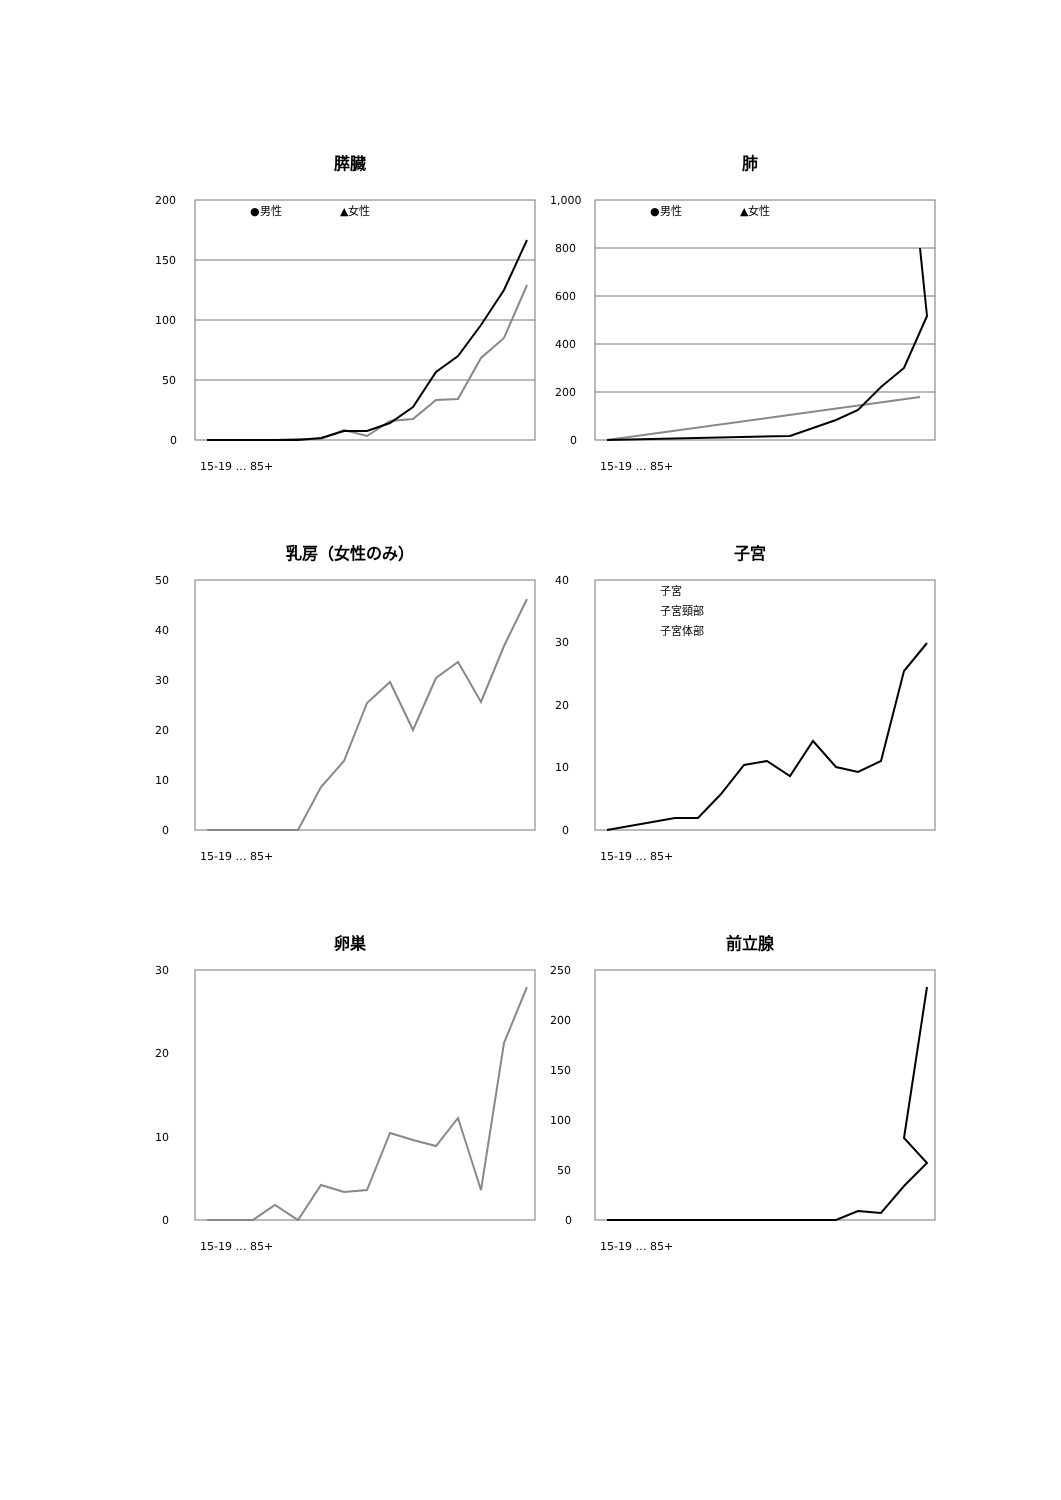膵臓
200
150
100
50
0
●男性
▲女性
15-19 … 85+
肺
1,000
800
600
400
200
0
●男性
▲女性
15-19 … 85+
乳房（女性のみ）
50
40
30
20
10
0
15-19 … 85+
子宮
40
30
20
10
0
子宮
子宮頸部
子宮体部
15-19 … 85+
卵巣
30
20
10
0
15-19 … 85+
前立腺
250
200
150
100
50
0
15-19 … 85+